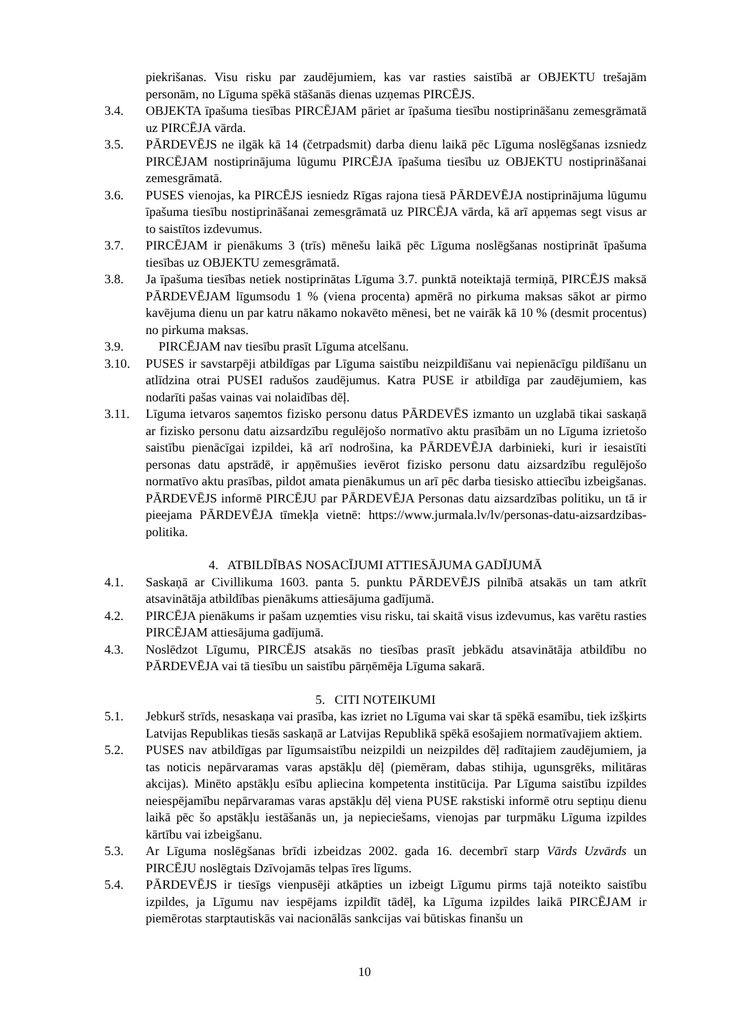piekrišanas. Visu risku par zaudējumiem, kas var rasties saistībā ar OBJEKTU trešajām personām, no Līguma spēkā stāšanās dienas uzņemas PIRCĒJS.
3.4. OBJEKTA īpašuma tiesības PIRCĒJAM pāriet ar īpašuma tiesību nostiprināšanu zemesgrāmatā uz PIRCĒJA vārda.
3.5. PĀRDEVĒJS ne ilgāk kā 14 (četrpadsmit) darba dienu laikā pēc Līguma noslēgšanas izsniedz PIRCĒJAM nostiprinājuma lūgumu PIRCĒJA īpašuma tiesību uz OBJEKTU nostiprināšanai zemesgrāmatā.
3.6. PUSES vienojas, ka PIRCĒJS iesniedz Rīgas rajona tiesā PĀRDEVĒJA nostiprinājuma lūgumu īpašuma tiesību nostiprināšanai zemesgrāmatā uz PIRCĒJA vārda, kā arī apņemas segt visus ar to saistītos izdevumus.
3.7. PIRCĒJAM ir pienākums 3 (trīs) mēnešu laikā pēc Līguma noslēgšanas nostiprināt īpašuma tiesības uz OBJEKTU zemesgrāmatā.
3.8. Ja īpašuma tiesības netiek nostiprinātas Līguma 3.7. punktā noteiktajā termiņā, PIRCĒJS maksā PĀRDEVĒJAM līgumsodu 1 % (viena procenta) apmērā no pirkuma maksas sākot ar pirmo kavējuma dienu un par katru nākamo nokavēto mēnesi, bet ne vairāk kā 10 % (desmit procentus) no pirkuma maksas.
3.9. PIRCĒJAM nav tiesību prasīt Līguma atcelšanu.
3.10. PUSES ir savstarpēji atbildīgas par Līguma saistību neizpildīšanu vai nepienācīgu pildīšanu un atlīdzina otrai PUSEI radušos zaudējumus. Katra PUSE ir atbildīga par zaudējumiem, kas nodarīti pašas vainas vai nolaidības dēļ.
3.11. Līguma ietvaros saņemtos fizisko personu datus PĀRDEVĒS izmanto un uzglabā tikai saskaņā ar fizisko personu datu aizsardzību regulējošo normatīvo aktu prasībām un no Līguma izrietošo saistību pienācīgai izpildei, kā arī nodrošina, ka PĀRDEVĒJA darbinieki, kuri ir iesaistīti personas datu apstrādē, ir apņēmušies ievērot fizisko personu datu aizsardzību regulējošo normatīvo aktu prasības, pildot amata pienākumus un arī pēc darba tiesisko attiecību izbeigšanas. PĀRDEVĒJS informē PIRCĒJU par PĀRDEVĒJA Personas datu aizsardzības politiku, un tā ir pieejama PĀRDEVĒJA tīmekļa vietnē: https://www.jurmala.lv/lv/personas-datu-aizsardzibas-politika.
4. ATBILDĪBAS NOSACĪJUMI ATTIESĀJUMA GADĪJUMĀ
4.1. Saskaņā ar Civillikuma 1603. panta 5. punktu PĀRDEVĒJS pilnībā atsakās un tam atkrīt atsavinātāja atbildības pienākums attiesājuma gadījumā.
4.2. PIRCĒJA pienākums ir pašam uzņemties visu risku, tai skaitā visus izdevumus, kas varētu rasties PIRCĒJAM attiesājuma gadījumā.
4.3. Noslēdzot Līgumu, PIRCĒJS atsakās no tiesības prasīt jebkādu atsavinātāja atbildību no PĀRDEVĒJA vai tā tiesību un saistību pārņēmēja Līguma sakarā.
5. CITI NOTEIKUMI
5.1. Jebkurš strīds, nesaskaņa vai prasība, kas izriet no Līguma vai skar tā spēkā esamību, tiek izšķirts Latvijas Republikas tiesās saskaņā ar Latvijas Republikā spēkā esošajiem normatīvajiem aktiem.
5.2. PUSES nav atbildīgas par līgumsaistību neizpildi un neizpildes dēļ radītajiem zaudējumiem, ja tas noticis nepārvaramas varas apstākļu dēļ (piemēram, dabas stihija, ugunsgrēks, militāras akcijas). Minēto apstākļu esību apliecina kompetenta institūcija. Par Līguma saistību izpildes neiespējamību nepārvaramas varas apstākļu dēļ viena PUSE rakstiski informē otru septiņu dienu laikā pēc šo apstākļu iestāšanās un, ja nepieciešams, vienojas par turpmāku Līguma izpildes kārtību vai izbeigšanu.
5.3. Ar Līguma noslēgšanas brīdi izbeidzas 2002. gada 16. decembrī starp Vārds Uzvārds un PIRCĒJU noslēgtais Dzīvojamās telpas īres līgums.
5.4. PĀRDEVĒJS ir tiesīgs vienpusēji atkāpties un izbeigt Līgumu pirms tajā noteikto saistību izpildes, ja Līgumu nav iespējams izpildīt tādēļ, ka Līguma izpildes laikā PIRCĒJAM ir piemērotas starptautiskās vai nacionālās sankcijas vai būtiskas finanšu un
10